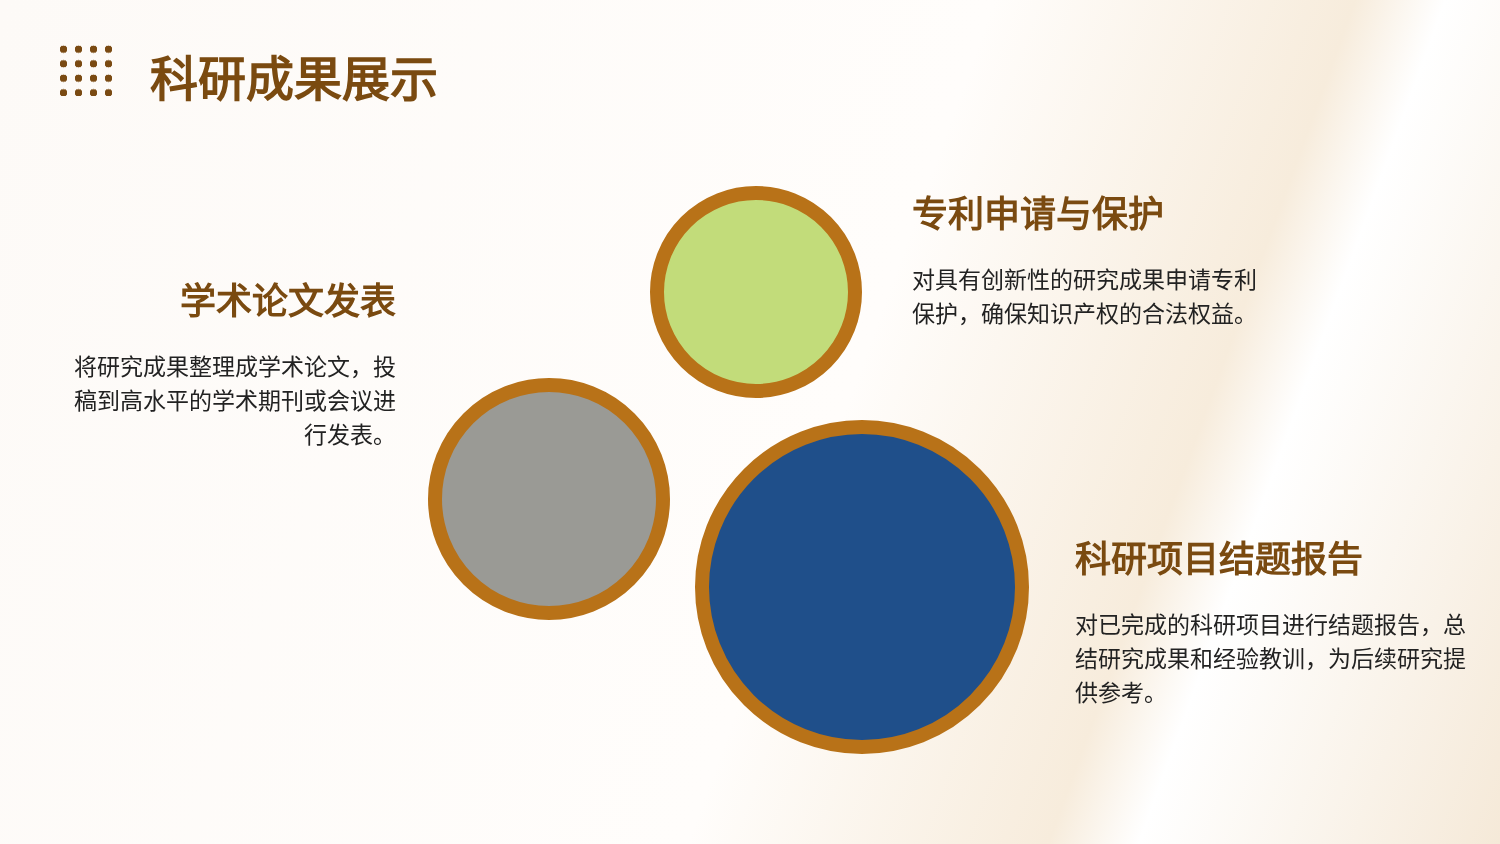科研成果展示
学术论文发表
将研究成果整理成学术论文，投稿到高水平的学术期刊或会议进行发表。
专利申请与保护
对具有创新性的研究成果申请专利保护，确保知识产权的合法权益。
科研项目结题报告
对已完成的科研项目进行结题报告，总结研究成果和经验教训，为后续研究提供参考。